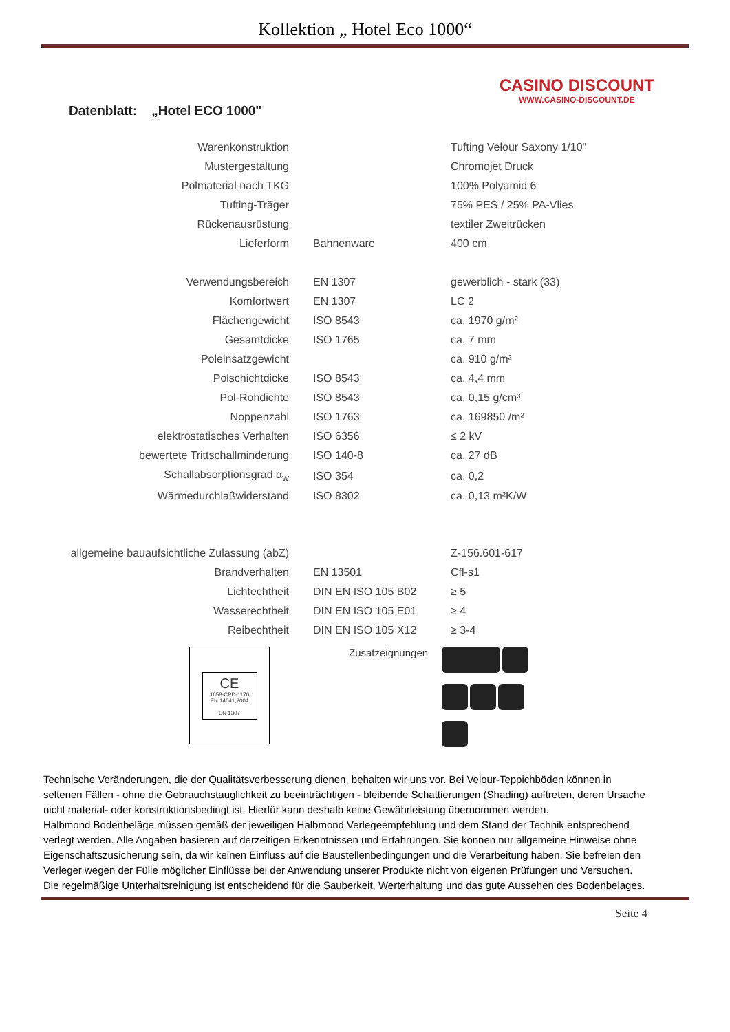Kollektion „ Hotel Eco 1000“
Datenblatt: „Hotel ECO 1000"
CASINO DISCOUNT
WWW.CASINO-DISCOUNT.DE
| Warenkonstruktion | | Tufting Velour Saxony 1/10" |
| Mustergestaltung | | Chromojet Druck |
| Polmaterial nach TKG | | 100% Polyamid 6 |
| Tufting-Träger | | 75% PES / 25% PA-Vlies |
| Rückenausrüstung | | textiler Zweitrücken |
| Lieferform | Bahnenware | 400 cm |
| Verwendungsbereich | EN 1307 | gewerblich - stark (33) |
| Komfortwert | EN 1307 | LC 2 |
| Flächengewicht | ISO 8543 | ca. 1970 g/m² |
| Gesamtdicke | ISO 1765 | ca. 7 mm |
| Poleinsatzgewicht | | ca. 910 g/m² |
| Polschichtdicke | ISO 8543 | ca. 4,4 mm |
| Pol-Rohdichte | ISO 8543 | ca. 0,15 g/cm³ |
| Noppenzahl | ISO 1763 | ca. 169850 /m² |
| elektrostatisches Verhalten | ISO 6356 | ≤ 2 kV |
| bewertete Trittschallminderung | ISO 140-8 | ca. 27 dB |
| Schallabsorptionsgrad α<sub>w</sub> | ISO 354 | ca. 0,2 |
| Wärmedurchlaßwiderstand | ISO 8302 | ca. 0,13 m²K/W |
| allgemeine bauaufsichtliche Zulassung (abZ) | | Z-156.601-617 |
| Brandverhalten | EN 13501 | Cfl-s1 |
| Lichtechtheit | DIN EN ISO 105 B02 | ≥ 5 |
| Wasserechtheit | DIN EN ISO 105 E01 | ≥ 4 |
| Reibechtheit | DIN EN ISO 105 X12 | ≥ 3-4 |
CE
1658-CPD-1170
EN 14041;2004
EN 1307
Zusatzeignungen
Technische Veränderungen, die der Qualitätsverbesserung dienen, behalten wir uns vor. Bei Velour-Teppichböden können in seltenen Fällen - ohne die Gebrauchstauglichkeit zu beeinträchtigen - bleibende Schattierungen (Shading) auftreten, deren Ursache nicht material- oder konstruktionsbedingt ist. Hierfür kann deshalb keine Gewährleistung übernommen werden.
Halbmond Bodenbeläge müssen gemäß der jeweiligen Halbmond Verlegeempfehlung und dem Stand der Technik entsprechend verlegt werden. Alle Angaben basieren auf derzeitigen Erkenntnissen und Erfahrungen. Sie können nur allgemeine Hinweise ohne Eigenschaftszusicherung sein, da wir keinen Einfluss auf die Baustellenbedingungen und die Verarbeitung haben. Sie befreien den Verleger wegen der Fülle möglicher Einflüsse bei der Anwendung unserer Produkte nicht von eigenen Prüfungen und Versuchen. Die regelmäßige Unterhaltsreinigung ist entscheidend für die Sauberkeit, Werterhaltung und das gute Aussehen des Bodenbelages.
Seite 4